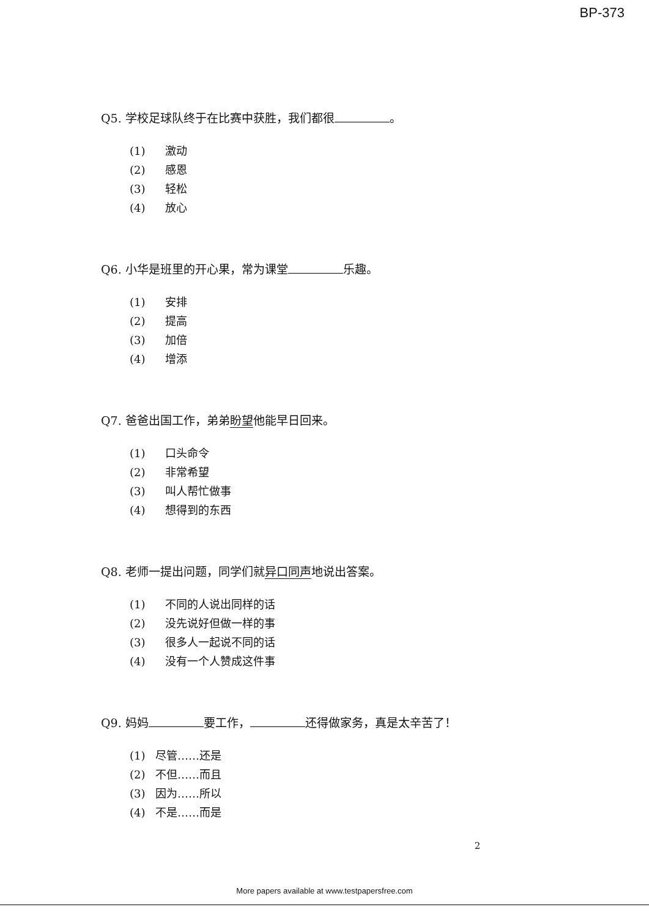BP-373
Q5. 学校足球队终于在比赛中获胜，我们都很 。
(1) 激动
(2) 感恩
(3) 轻松
(4) 放心
Q6. 小华是班里的开心果，常为课堂 乐趣。
(1) 安排
(2) 提高
(3) 加倍
(4) 增添
Q7. 爸爸出国工作，弟弟盼望他能早日回来。
(1) 口头命令
(2) 非常希望
(3) 叫人帮忙做事
(4) 想得到的东西
Q8. 老师一提出问题，同学们就异口同声地说出答案。
(1) 不同的人说出同样的话
(2) 没先说好但做一样的事
(3) 很多人一起说不同的话
(4) 没有一个人赞成这件事
Q9. 妈妈 要工作， 还得做家务，真是太辛苦了！
(1) 尽管……还是
(2) 不但……而且
(3) 因为……所以
(4) 不是……而是
2
More papers available at www.testpapersfree.com